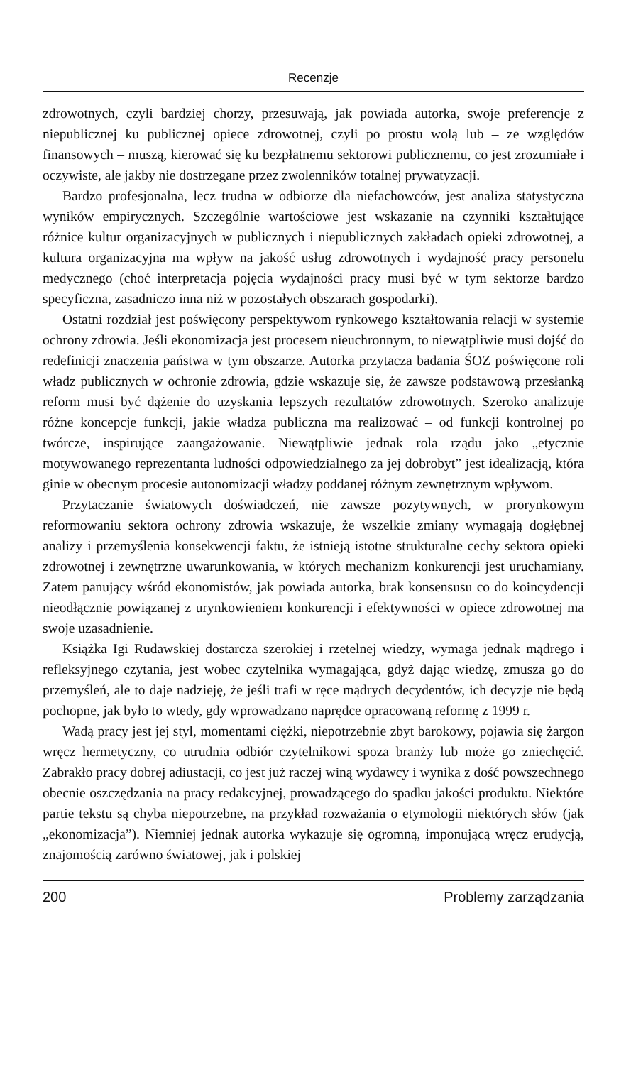Recenzje
zdrowotnych, czyli bardziej chorzy, przesuwają, jak powiada autorka, swoje preferencje z niepublicznej ku publicznej opiece zdrowotnej, czyli po prostu wolą lub – ze względów finansowych – muszą, kierować się ku bezpłatnemu sektorowi publicznemu, co jest zrozumiałe i oczywiste, ale jakby nie dostrzegane przez zwolenników totalnej prywatyzacji.
Bardzo profesjonalna, lecz trudna w odbiorze dla niefachowców, jest analiza statystyczna wyników empirycznych. Szczególnie wartościowe jest wskazanie na czynniki kształtujące różnice kultur organizacyjnych w publicznych i niepublicznych zakładach opieki zdrowotnej, a kultura organizacyjna ma wpływ na jakość usług zdrowotnych i wydajność pracy personelu medycznego (choć interpretacja pojęcia wydajności pracy musi być w tym sektorze bardzo specyficzna, zasadniczo inna niż w pozostałych obszarach gospodarki).
Ostatni rozdział jest poświęcony perspektywom rynkowego kształtowania relacji w systemie ochrony zdrowia. Jeśli ekonomizacja jest procesem nieuchronnym, to niewątpliwie musi dojść do redefinicji znaczenia państwa w tym obszarze. Autorka przytacza badania ŚOZ poświęcone roli władz publicznych w ochronie zdrowia, gdzie wskazuje się, że zawsze podstawową przesłanką reform musi być dążenie do uzyskania lepszych rezultatów zdrowotnych. Szeroko analizuje różne koncepcje funkcji, jakie władza publiczna ma realizować – od funkcji kontrolnej po twórcze, inspirujące zaangażowanie. Niewątpliwie jednak rola rządu jako „etycznie motywowanego reprezentanta ludności odpowiedzialnego za jej dobrobyt” jest idealizacją, która ginie w obecnym procesie autonomizacji władzy poddanej różnym zewnętrznym wpływom.
Przytaczanie światowych doświadczeń, nie zawsze pozytywnych, w prorynkowym reformowaniu sektora ochrony zdrowia wskazuje, że wszelkie zmiany wymagają dogłębnej analizy i przemyślenia konsekwencji faktu, że istnieją istotne strukturalne cechy sektora opieki zdrowotnej i zewnętrzne uwarunkowania, w których mechanizm konkurencji jest uruchamiany. Zatem panujący wśród ekonomistów, jak powiada autorka, brak konsensusu co do koincydencji nieodłącznie powiązanej z urynkowieniem konkurencji i efektywności w opiece zdrowotnej ma swoje uzasadnienie.
Książka Igi Rudawskiej dostarcza szerokiej i rzetelnej wiedzy, wymaga jednak mądrego i refleksyjnego czytania, jest wobec czytelnika wymagająca, gdyż dając wiedzę, zmusza go do przemyśleń, ale to daje nadzieję, że jeśli trafi w ręce mądrych decydentów, ich decyzje nie będą pochopne, jak było to wtedy, gdy wprowadzano naprędce opracowaną reformę z 1999 r.
Wadą pracy jest jej styl, momentami ciężki, niepotrzebnie zbyt barokowy, pojawia się żargon wręcz hermetyczny, co utrudnia odbiór czytelnikowi spoza branży lub może go zniechęcić. Zabrakło pracy dobrej adiustacji, co jest już raczej winą wydawcy i wynika z dość powszechnego obecnie oszczędzania na pracy redakcyjnej, prowadzącego do spadku jakości produktu. Niektóre partie tekstu są chyba niepotrzebne, na przykład rozważania o etymologii niektórych słów (jak „ekonomizacja”). Niemniej jednak autorka wykazuje się ogromną, imponującą wręcz erudycją, znajomością zarówno światowej, jak i polskiej
200 Problemy zarządzania